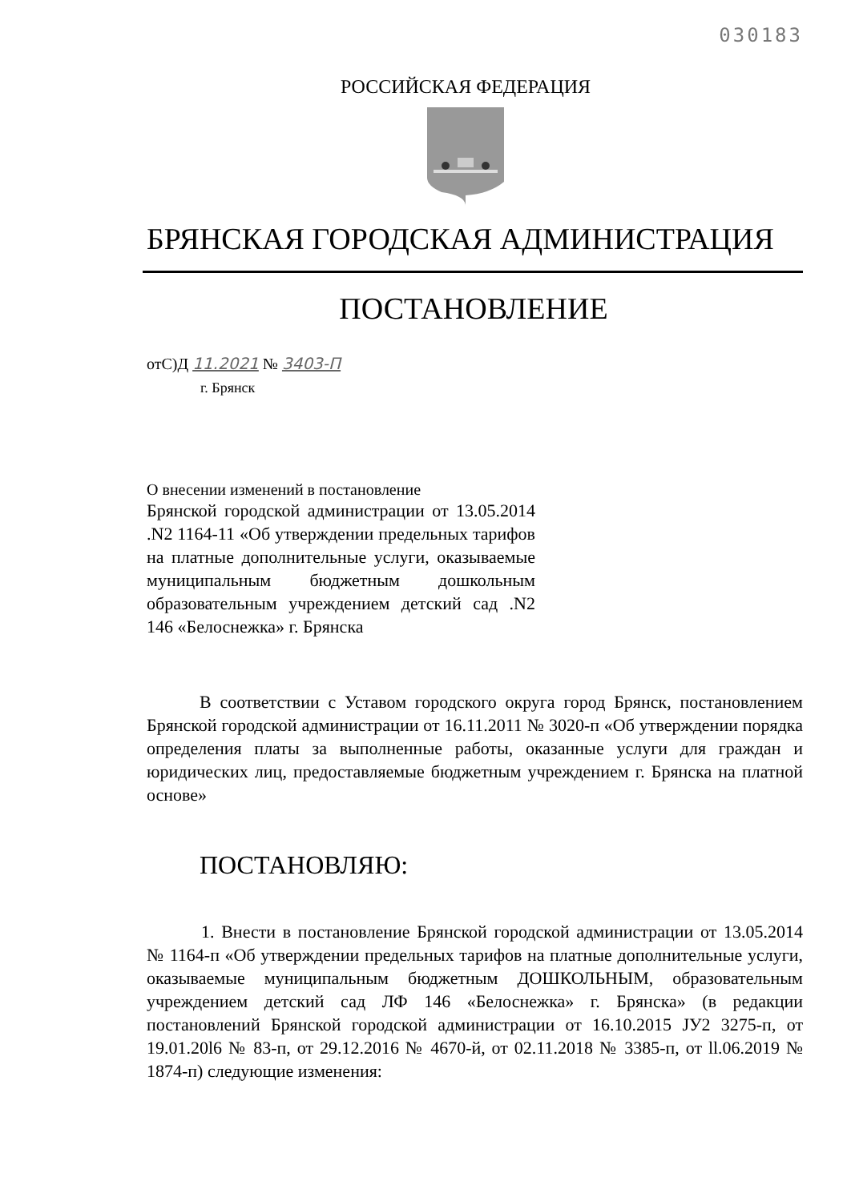030183
РОССИЙСКАЯ ФЕДЕРАЦИЯ
БРЯНСКАЯ ГОРОДСКАЯ АДМИНИСТРАЦИЯ
ПОСТАНОВЛЕНИЕ
отС)Д 11.2021 № 3403-П
г. Брянск
О внесении изменений в постановление
Брянской городской администрации от 13.05.2014 .N2 1164-11 «Об утверждении предельных тарифов на платные дополнительные услуги, оказываемые муниципальным бюджетным дошкольным образовательным учреждением детский сад .N2 146 «Белоснежка» г. Брянска
В соответствии с Уставом городского округа город Брянск, постановлением Брянской городской администрации от 16.11.2011 № 3020-п «Об утверждении порядка определения платы за выполненные работы, оказанные услуги для граждан и юридических лиц, предоставляемые бюджетным учреждением г. Брянска на платной основе»
ПОСТАНОВЛЯЮ:
1. Внести в постановление Брянской городской администрации от 13.05.2014 № 1164-п «Об утверждении предельных тарифов на платные дополнительные услуги, оказываемые муниципальным бюджетным ДОШКОЛЬНЫМ, образовательным учреждением детский сад ЛФ 146 «Белоснежка» г. Брянска» (в редакции постановлений Брянской городской администрации от 16.10.2015 JУ2 3275-п, от 19.01.20l6 № 83-п, от 29.12.2016 № 4670-й, от 02.11.2018 № 3385-п, от ll.06.2019 № 1874-п) следующие изменения: